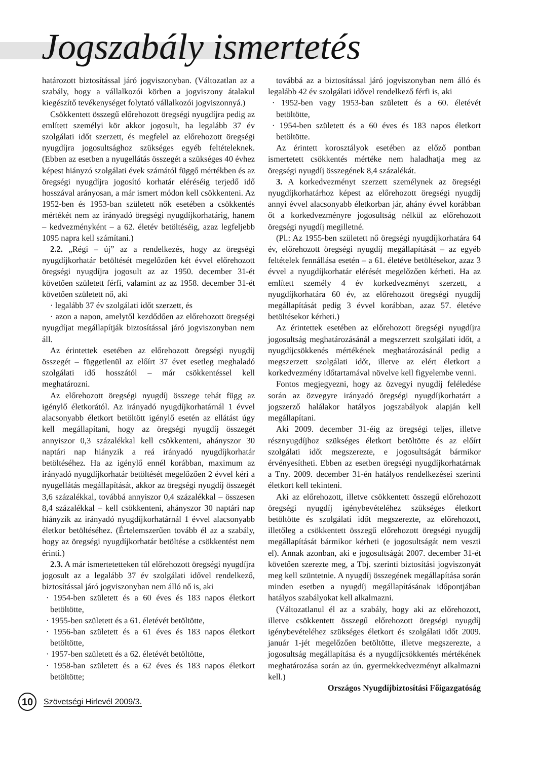Jogszabály ismertetés
határozott biztosítással járó jogviszonyban. (Változatlan az a szabály, hogy a vállalkozói körben a jogviszony átalakul kiegészítő tevékenységet folytató vállalkozói jogviszonnyá.)
Csökkentett összegű előrehozott öregségi nyugdíjra pedig az említett személyi kör akkor jogosult, ha legalább 37 év szolgálati időt szerzett, és megfelel az előrehozott öregségi nyugdíjra jogosultsághoz szükséges egyéb feltételeknek. (Ebben az esetben a nyugellátás összegét a szükséges 40 évhez képest hiányzó szolgálati évek számától függő mértékben és az öregségi nyugdíjra jogosító korhatár eléréséig terjedő idő hosszával arányosan, a már ismert módon kell csökkenteni. Az 1952-ben és 1953-ban született nők esetében a csökkentés mértékét nem az irányadó öregségi nyugdíjkorhatárig, hanem – kedvezményként – a 62. életév betöltéséig, azaz legfeljebb 1095 napra kell számítani.)
2.2. „Régi – új” az a rendelkezés, hogy az öregségi nyugdíjkorhatár betöltését megelőzően két évvel előrehozott öregségi nyugdíjra jogosult az az 1950. december 31-ét követően született férfi, valamint az az 1958. december 31-ét követően született nő, aki
· legalább 37 év szolgálati időt szerzett, és
· azon a napon, amelytől kezdődően az előrehozott öregségi nyugdíjat megállapítják biztosítással járó jogviszonyban nem áll.
Az érintettek esetében az előrehozott öregségi nyugdíj összegét – függetlenül az előírt 37 évet esetleg meghaladó szolgálati idő hosszától – már csökkentéssel kell meghatározni.
Az előrehozott öregségi nyugdíj összege tehát függ az igénylő életkorától. Az irányadó nyugdíjkorhatárnál 1 évvel alacsonyabb életkort betöltött igénylő esetén az ellátást úgy kell megállapítani, hogy az öregségi nyugdíj összegét annyiszor 0,3 százalékkal kell csökkenteni, ahányszor 30 naptári nap hiányzik a reá irányadó nyugdíjkorhatár betöltéséhez. Ha az igénylő ennél korábban, maximum az irányadó nyugdíjkorhatár betöltését megelőzően 2 évvel kéri a nyugellátás megállapítását, akkor az öregségi nyugdíj összegét 3,6 százalékkal, továbbá annyiszor 0,4 százalékkal – összesen 8,4 százalékkal – kell csökkenteni, ahányszor 30 naptári nap hiányzik az irányadó nyugdíjkorhatárnál 1 évvel alacsonyabb életkor betöltéséhez. (Értelemszerűen tovább él az a szabály, hogy az öregségi nyugdíjkorhatár betöltése a csökkentést nem érinti.)
2.3. A már ismertetetteken túl előrehozott öregségi nyugdíjra jogosult az a legalább 37 év szolgálati idővel rendelkező, biztosítással járó jogviszonyban nem álló nő is, aki
· 1954-ben született és a 60 éves és 183 napos életkort betöltötte,
· 1955-ben született és a 61. életévét betöltötte,
· 1956-ban született és a 61 éves és 183 napos életkort betöltötte,
· 1957-ben született és a 62. életévét betöltötte,
· 1958-ban született és a 62 éves és 183 napos életkort betöltötte;
továbbá az a biztosítással járó jogviszonyban nem álló és legalább 42 év szolgálati idővel rendelkező férfi is, aki
· 1952-ben vagy 1953-ban született és a 60. életévét betöltötte,
· 1954-ben született és a 60 éves és 183 napos életkort betöltötte.
Az érintett korosztályok esetében az előző pontban ismertetett csökkentés mértéke nem haladhatja meg az öregségi nyugdíj összegének 8,4 százalékát.
3. A korkedvezményt szerzett személynek az öregségi nyugdíjkorhatárhoz képest az előrehozott öregségi nyugdíj annyi évvel alacsonyabb életkorban jár, ahány évvel korábban őt a korkedvezményre jogosultság nélkül az előrehozott öregségi nyugdíj megilletné.
(Pl.: Az 1955-ben született nő öregségi nyugdíjkorhatára 64 év, előrehozott öregségi nyugdíj megállapítását – az egyéb feltételek fennállása esetén – a 61. életéve betöltésekor, azaz 3 évvel a nyugdíjkorhatár elérését megelőzően kérheti. Ha az említett személy 4 év korkedvezményt szerzett, a nyugdíjkorhatára 60 év, az előrehozott öregségi nyugdíj megállapítását pedig 3 évvel korábban, azaz 57. életéve betöltésekor kérheti.)
Az érintettek esetében az előrehozott öregségi nyugdíjra jogosultság meghatározásánál a megszerzett szolgálati időt, a nyugdíjcsökkenés mértékének meghatározásánál pedig a megszerzett szolgálati időt, illetve az elért életkort a korkedvezmény időtartamával növelve kell figyelembe venni.
Fontos megjegyezni, hogy az özvegyi nyugdíj feléledése során az özvegyre irányadó öregségi nyugdíjkorhatárt a jogszerző halálakor hatályos jogszabályok alapján kell megállapítani.
Aki 2009. december 31-éig az öregségi teljes, illetve résznyugdíjhoz szükséges életkort betöltötte és az előírt szolgálati időt megszerezte, e jogosultságát bármikor érvényesítheti. Ebben az esetben öregségi nyugdíjkorhatárnak a Tny. 2009. december 31-én hatályos rendelkezései szerinti életkort kell tekinteni.
Aki az előrehozott, illetve csökkentett összegű előrehozott öregségi nyugdíj igénybevételéhez szükséges életkort betöltötte és szolgálati időt megszerezte, az előrehozott, illetőleg a csökkentett összegű előrehozott öregségi nyugdíj megállapítását bármikor kérheti (e jogosultságát nem veszti el). Annak azonban, aki e jogosultságát 2007. december 31-ét követően szerezte meg, a Tbj. szerinti biztosítási jogviszonyát meg kell szüntetnie. A nyugdíj összegének megállapítása során minden esetben a nyugdíj megállapításának időpontjában hatályos szabályokat kell alkalmazni.
(Változatlanul él az a szabály, hogy aki az előrehozott, illetve csökkentett összegű előrehozott öregségi nyugdíj igénybevételéhez szükséges életkort és szolgálati időt 2009. január 1-jét megelőzően betöltötte, illetve megszerezte, a jogosultság megállapítása és a nyugdíjcsökkentés mértékének meghatározása során az ún. gyermekkedvezményt alkalmazni kell.)
Országos Nyugdíjbiztosítási Főigazgatóság
10
Szövetségi Hirlevél 2009/3.